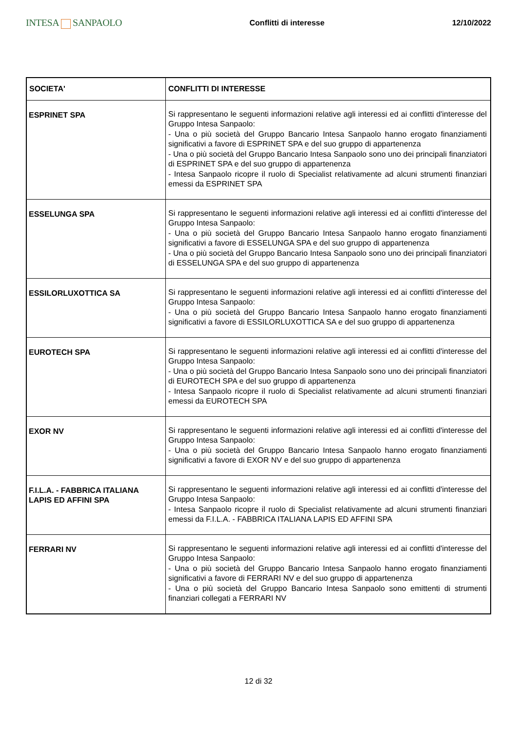INTESA SANPAOLO
Conflitti di interesse 12/10/2022
| SOCIETA' | CONFLITTI DI INTERESSE |
| --- | --- |
| ESPRINET SPA | Si rappresentano le seguenti informazioni relative agli interessi ed ai conflitti d'interesse del Gruppo Intesa Sanpaolo: - Una o più società del Gruppo Bancario Intesa Sanpaolo hanno erogato finanziamenti significativi a favore di ESPRINET SPA e del suo gruppo di appartenenza - Una o più società del Gruppo Bancario Intesa Sanpaolo sono uno dei principali finanziatori di ESPRINET SPA e del suo gruppo di appartenenza - Intesa Sanpaolo ricopre il ruolo di Specialist relativamente ad alcuni strumenti finanziari emessi da ESPRINET SPA |
| ESSELUNGA SPA | Si rappresentano le seguenti informazioni relative agli interessi ed ai conflitti d'interesse del Gruppo Intesa Sanpaolo: - Una o più società del Gruppo Bancario Intesa Sanpaolo hanno erogato finanziamenti significativi a favore di ESSELUNGA SPA e del suo gruppo di appartenenza - Una o più società del Gruppo Bancario Intesa Sanpaolo sono uno dei principali finanziatori di ESSELUNGA SPA e del suo gruppo di appartenenza |
| ESSILORLUXOTTICA SA | Si rappresentano le seguenti informazioni relative agli interessi ed ai conflitti d'interesse del Gruppo Intesa Sanpaolo: - Una o più società del Gruppo Bancario Intesa Sanpaolo hanno erogato finanziamenti significativi a favore di ESSILORLUXOTTICA SA e del suo gruppo di appartenenza |
| EUROTECH SPA | Si rappresentano le seguenti informazioni relative agli interessi ed ai conflitti d'interesse del Gruppo Intesa Sanpaolo: - Una o più società del Gruppo Bancario Intesa Sanpaolo sono uno dei principali finanziatori di EUROTECH SPA e del suo gruppo di appartenenza - Intesa Sanpaolo ricopre il ruolo di Specialist relativamente ad alcuni strumenti finanziari emessi da EUROTECH SPA |
| EXOR NV | Si rappresentano le seguenti informazioni relative agli interessi ed ai conflitti d'interesse del Gruppo Intesa Sanpaolo: - Una o più società del Gruppo Bancario Intesa Sanpaolo hanno erogato finanziamenti significativi a favore di EXOR NV e del suo gruppo di appartenenza |
| F.I.L.A. - FABBRICA ITALIANA LAPIS ED AFFINI SPA | Si rappresentano le seguenti informazioni relative agli interessi ed ai conflitti d'interesse del Gruppo Intesa Sanpaolo: - Intesa Sanpaolo ricopre il ruolo di Specialist relativamente ad alcuni strumenti finanziari emessi da F.I.L.A. - FABBRICA ITALIANA LAPIS ED AFFINI SPA |
| FERRARI NV | Si rappresentano le seguenti informazioni relative agli interessi ed ai conflitti d'interesse del Gruppo Intesa Sanpaolo: - Una o più società del Gruppo Bancario Intesa Sanpaolo hanno erogato finanziamenti significativi a favore di FERRARI NV e del suo gruppo di appartenenza - Una o più società del Gruppo Bancario Intesa Sanpaolo sono emittenti di strumenti finanziari collegati a FERRARI NV |
12 di 32